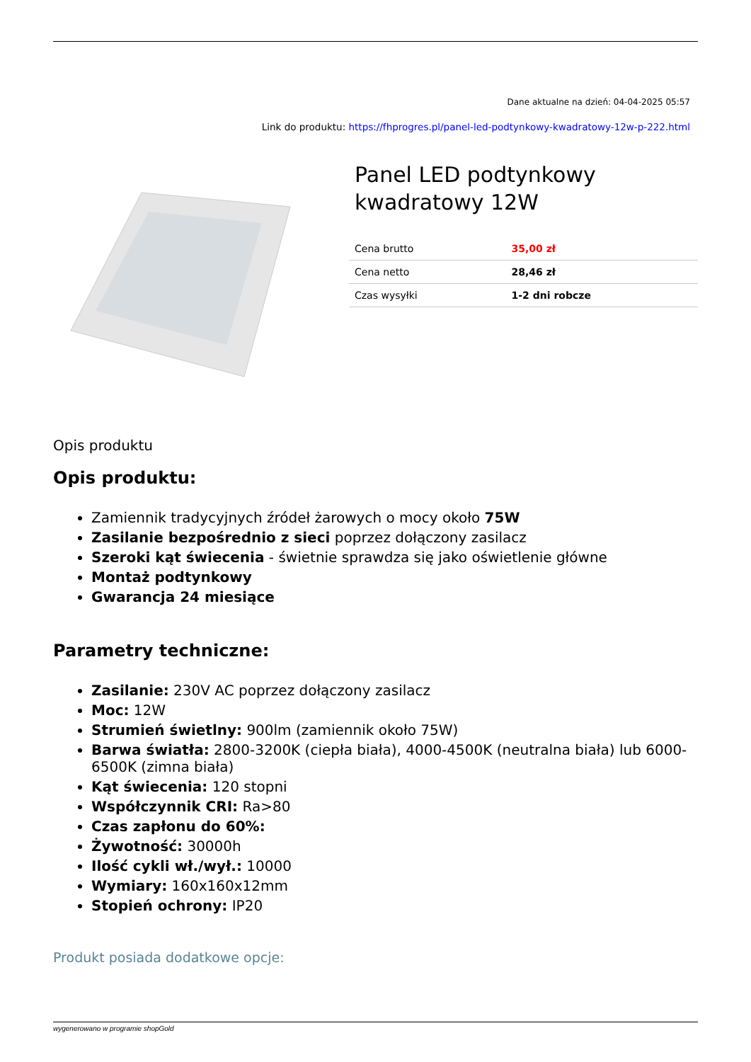Dane aktualne na dzień: 04-04-2025 05:57
Link do produktu: https://fhprogres.pl/panel-led-podtynkowy-kwadratowy-12w-p-222.html
Panel LED podtynkowy kwadratowy 12W
| Cena brutto | 35,00 zł |
| Cena netto | 28,46 zł |
| Czas wysyłki | 1-2 dni robcze |
Opis produktu
Opis produktu:
Zamiennik tradycyjnych źródeł żarowych o mocy około 75W
Zasilanie bezpośrednio z sieci poprzez dołączony zasilacz
Szeroki kąt świecenia - świetnie sprawdza się jako oświetlenie główne
Montaż podtynkowy
Gwarancja 24 miesiące
Parametry techniczne:
Zasilanie: 230V AC poprzez dołączony zasilacz
Moc: 12W
Strumień świetlny: 900lm (zamiennik około 75W)
Barwa światła: 2800-3200K (ciepła biała), 4000-4500K (neutralna biała) lub 6000-6500K (zimna biała)
Kąt świecenia: 120 stopni
Współczynnik CRI: Ra>80
Czas zapłonu do 60%:
Żywotność: 30000h
Ilość cykli wł./wył.: 10000
Wymiary: 160x160x12mm
Stopień ochrony: IP20
Produkt posiada dodatkowe opcje:
wygenerowano w programie shopGold